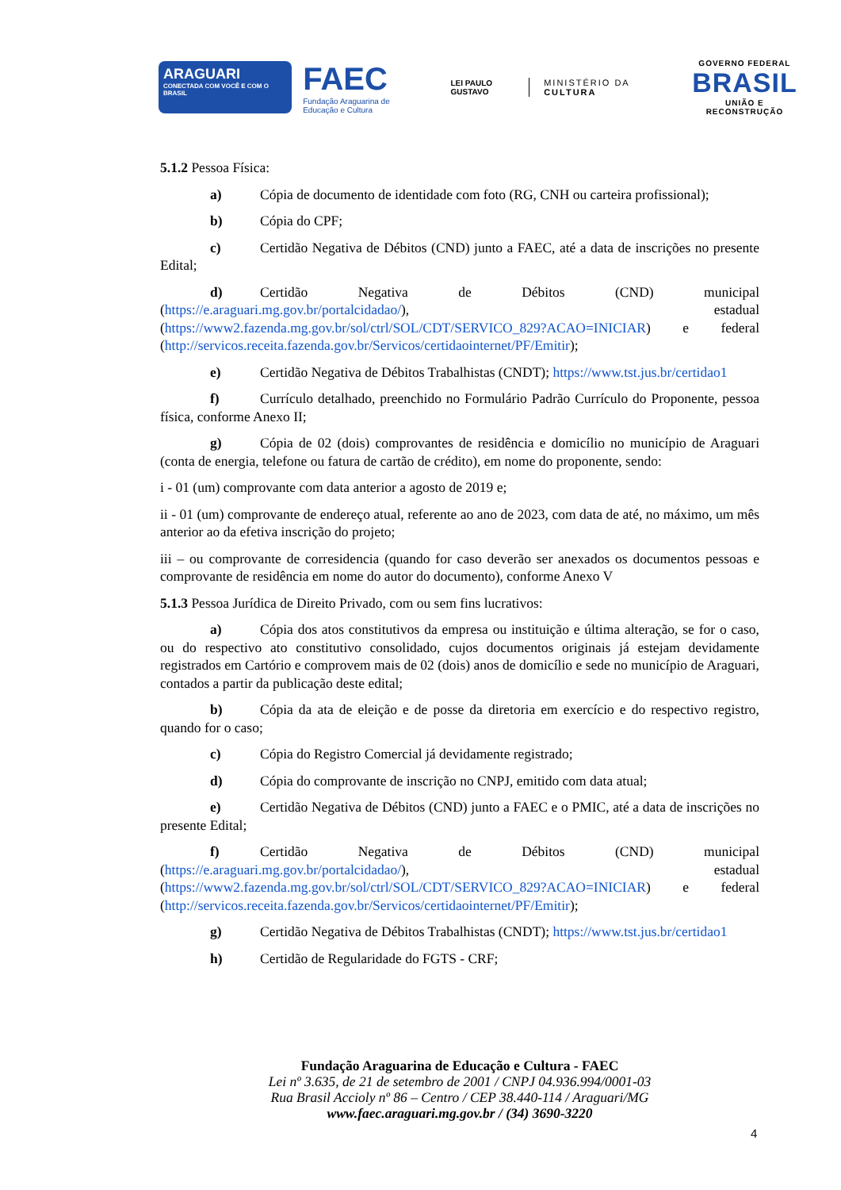ARAGUARI
CONECTADA COM VOCÊ E COM O BRASIL
FAEC
Fundação Araguarina de Educação e Cultura
LEI PAULO GUSTAVO
MINISTÉRIO DA CULTURA
GOVERNO FEDERAL
BRASIL
UNIÃO E RECONSTRUÇÃO
5.1.2 Pessoa Física:
a) Cópia de documento de identidade com foto (RG, CNH ou carteira profissional);
b) Cópia do CPF;
c) Certidão Negativa de Débitos (CND) junto a FAEC, até a data de inscrições no presente Edital;
d) Certidão Negativa de Débitos (CND) municipal (https://e.araguari.mg.gov.br/portalcidadao/), estadual (https://www2.fazenda.mg.gov.br/sol/ctrl/SOL/CDT/SERVICO_829?ACAO=INICIAR) e federal (http://servicos.receita.fazenda.gov.br/Servicos/certidaointernet/PF/Emitir);
e) Certidão Negativa de Débitos Trabalhistas (CNDT); https://www.tst.jus.br/certidao1
f) Currículo detalhado, preenchido no Formulário Padrão Currículo do Proponente, pessoa física, conforme Anexo II;
g) Cópia de 02 (dois) comprovantes de residência e domicílio no município de Araguari (conta de energia, telefone ou fatura de cartão de crédito), em nome do proponente, sendo:
i - 01 (um) comprovante com data anterior a agosto de 2019 e;
ii - 01 (um) comprovante de endereço atual, referente ao ano de 2023, com data de até, no máximo, um mês anterior ao da efetiva inscrição do projeto;
iii – ou comprovante de corresidencia (quando for caso deverão ser anexados os documentos pessoas e comprovante de residência em nome do autor do documento), conforme Anexo V
5.1.3 Pessoa Jurídica de Direito Privado, com ou sem fins lucrativos:
a) Cópia dos atos constitutivos da empresa ou instituição e última alteração, se for o caso, ou do respectivo ato constitutivo consolidado, cujos documentos originais já estejam devidamente registrados em Cartório e comprovem mais de 02 (dois) anos de domicílio e sede no município de Araguari, contados a partir da publicação deste edital;
b) Cópia da ata de eleição e de posse da diretoria em exercício e do respectivo registro, quando for o caso;
c) Cópia do Registro Comercial já devidamente registrado;
d) Cópia do comprovante de inscrição no CNPJ, emitido com data atual;
e) Certidão Negativa de Débitos (CND) junto a FAEC e o PMIC, até a data de inscrições no presente Edital;
f) Certidão Negativa de Débitos (CND) municipal (https://e.araguari.mg.gov.br/portalcidadao/), estadual (https://www2.fazenda.mg.gov.br/sol/ctrl/SOL/CDT/SERVICO_829?ACAO=INICIAR) e federal (http://servicos.receita.fazenda.gov.br/Servicos/certidaointernet/PF/Emitir);
g) Certidão Negativa de Débitos Trabalhistas (CNDT); https://www.tst.jus.br/certidao1
h) Certidão de Regularidade do FGTS - CRF;
Fundação Araguarina de Educação e Cultura - FAEC
Lei nº 3.635, de 21 de setembro de 2001 / CNPJ 04.936.994/0001-03
Rua Brasil Accioly nº 86 – Centro / CEP 38.440-114 / Araguari/MG
www.faec.araguari.mg.gov.br / (34) 3690-3220
4